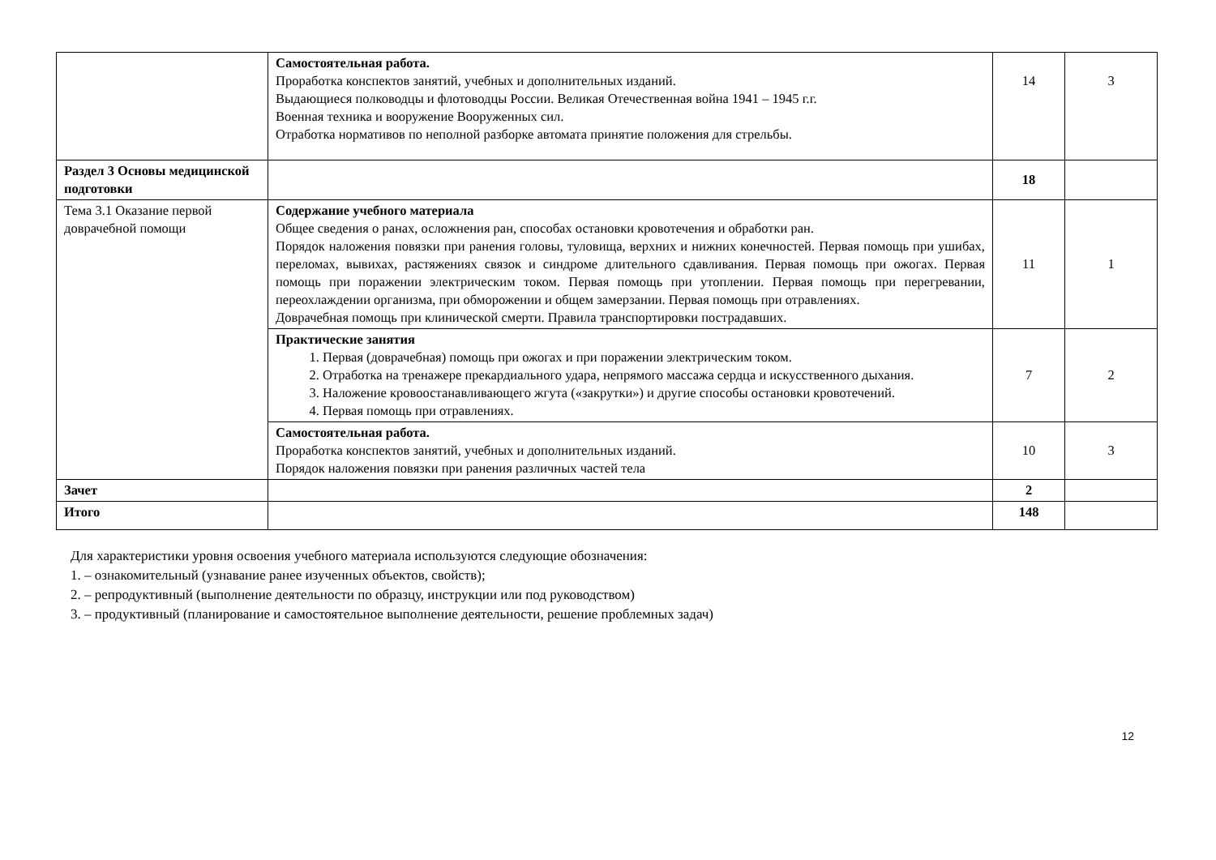| | Самостоятельная работа. Проработка конспектов занятий, учебных и дополнительных изданий. Выдающиеся полководцы и флотоводцы России. Великая Отечественная война 1941 – 1945 г.г. Военная техника и вооружение Вооруженных сил. Отработка нормативов по неполной разборке автомата принятие положения для стрельбы. | 14 | 3 |
| Раздел 3 Основы медицинской подготовки | | 18 | |
| Тема 3.1 Оказание первой доврачебной помощи | Содержание учебного материала Общее сведения о ранах, осложнения ран, способах остановки кровотечения и обработки ран. Порядок наложения повязки при ранения головы, туловища, верхних и нижних конечностей. Первая помощь при ушибах, переломах, вывихах, растяжениях связок и синдроме длительного сдавливания. Первая помощь при ожогах. Первая помощь при поражении электрическим током. Первая помощь при утоплении. Первая помощь при перегревании, переохлаждении организма, при обморожении и общем замерзании. Первая помощь при отравлениях. Доврачебная помощь при клинической смерти. Правила транспортировки пострадавших. | 11 | 1 |
| | Практические занятия 1. Первая (доврачебная) помощь при ожогах и при поражении электрическим током. 2. Отработка на тренажере прекардиального удара, непрямого массажа сердца и искусственного дыхания. 3. Наложение кровоостанавливающего жгута («закрутки») и другие способы остановки кровотечений. 4. Первая помощь при отравлениях. | 7 | 2 |
| | Самостоятельная работа. Проработка конспектов занятий, учебных и дополнительных изданий. Порядок наложения повязки при ранения различных частей тела | 10 | 3 |
| Зачет | | 2 | |
| Итого | | 148 | |
Для характеристики уровня освоения учебного материала используются следующие обозначения:
1. – ознакомительный (узнавание ранее изученных объектов, свойств);
2. – репродуктивный (выполнение деятельности по образцу, инструкции или под руководством)
3. – продуктивный (планирование и самостоятельное выполнение деятельности, решение проблемных задач)
12